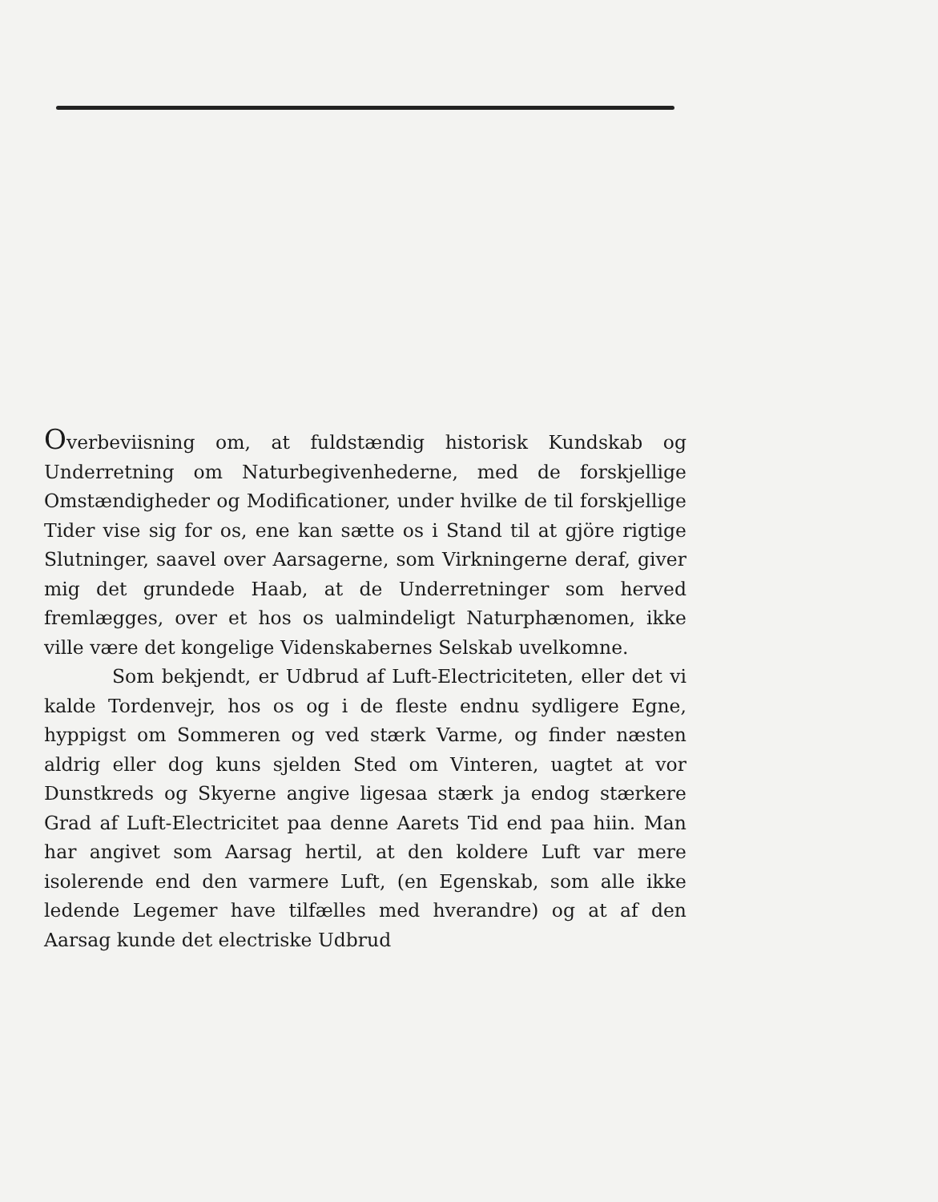Overbeviisning om, at fuldstændig historisk Kundskab og Underretning om Naturbegivenhederne, med de forskjellige Omstændigheder og Modificationer, under hvilke de til forskjellige Tider vise sig for os, ene kan sætte os i Stand til at gjöre rigtige Slutninger, saavel over Aarsagerne, som Virkningerne deraf, giver mig det grundede Haab, at de Underretninger som herved fremlægges, over et hos os ualmindeligt Naturphænomen, ikke ville være det kongelige Videnskabernes Selskab uvelkomne.
Som bekjendt, er Udbrud af Luft-Electriciteten, eller det vi kalde Tordenvejr, hos os og i de fleste endnu sydligere Egne, hyppigst om Sommeren og ved stærk Varme, og finder næsten aldrig eller dog kuns sjelden Sted om Vinteren, uagtet at vor Dunstkreds og Skyerne angive ligesaa stærk ja endog stærkere Grad af Luft-Electricitet paa denne Aarets Tid end paa hiin. Man har angivet som Aarsag hertil, at den koldere Luft var mere isolerende end den varmere Luft, (en Egenskab, som alle ikke ledende Legemer have tilfælles med hverandre) og at af den Aarsag kunde det electriske Udbrud